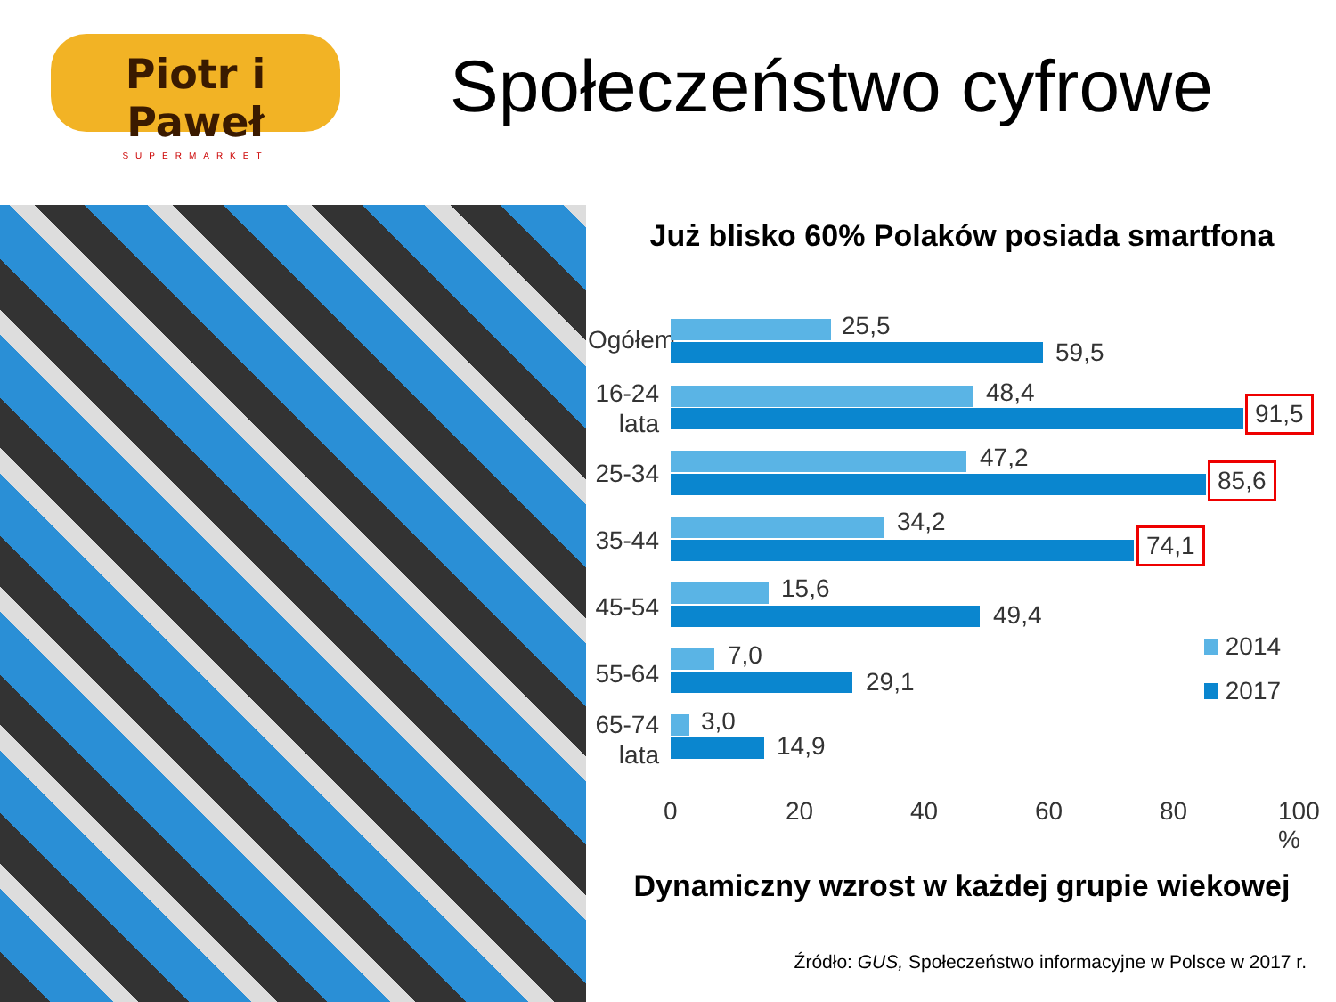Piotr i Paweł
SUPERMARKET
Społeczeństwo cyfrowe
Już blisko 60% Polaków posiada smartfona
Ogółem
25,5
59,5
16-24 lata
48,4
91,5
25-34
47,2
85,6
35-44
34,2
74,1
45-54
15,6
49,4
55-64
7,0
29,1
65-74 lata
3,0
14,9
2014
2017
0 20 40 60 80 100 %
Dynamiczny wzrost w każdej grupie wiekowej
Źródło: GUS, Społeczeństwo informacyjne w Polsce w 2017 r.